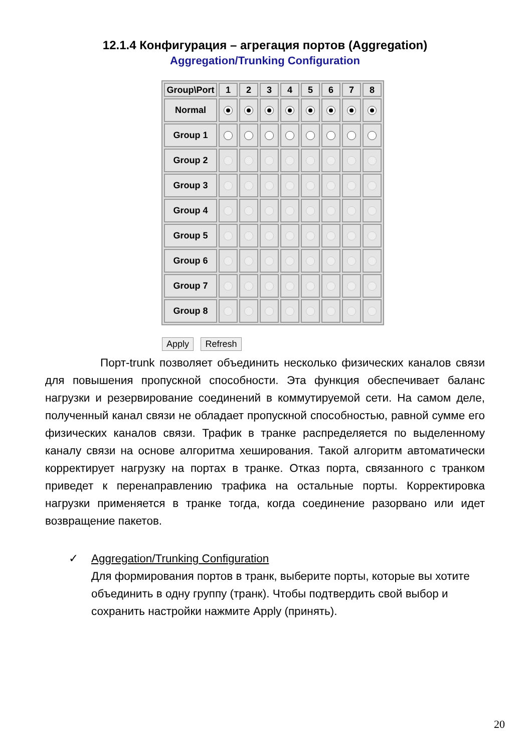12.1.4 Конфигурация – агрегация портов (Aggregation)
Aggregation/Trunking Configuration
| Group\Port | 1 | 2 | 3 | 4 | 5 | 6 | 7 | 8 |
| --- | --- | --- | --- | --- | --- | --- | --- | --- |
| Normal | | | | | | | | |
| Group 1 | | | | | | | | |
| Group 2 | | | | | | | | |
| Group 3 | | | | | | | | |
| Group 4 | | | | | | | | |
| Group 5 | | | | | | | | |
| Group 6 | | | | | | | | |
| Group 7 | | | | | | | | |
| Group 8 | | | | | | | | |
Apply Refresh
Порт-trunk позволяет объединить несколько физических каналов связи для повышения пропускной способности. Эта функция обеспечивает баланс нагрузки и резервирование соединений в коммутируемой сети. На самом деле, полученный канал связи не обладает пропускной способностью, равной сумме его физических каналов связи. Трафик в транке распределяется по выделенному каналу связи на основе алгоритма хеширования. Такой алгоритм автоматически корректирует нагрузку на портах в транке. Отказ порта, связанного с транком приведет к перенаправлению трафика на остальные порты. Корректировка нагрузки применяется в транке тогда, когда соединение разорвано или идет возвращение пакетов.
✓ Aggregation/Trunking Configuration
Для формирования портов в транк, выберите порты, которые вы хотите объединить в одну группу (транк). Чтобы подтвердить свой выбор и сохранить настройки нажмите Apply (принять).
20